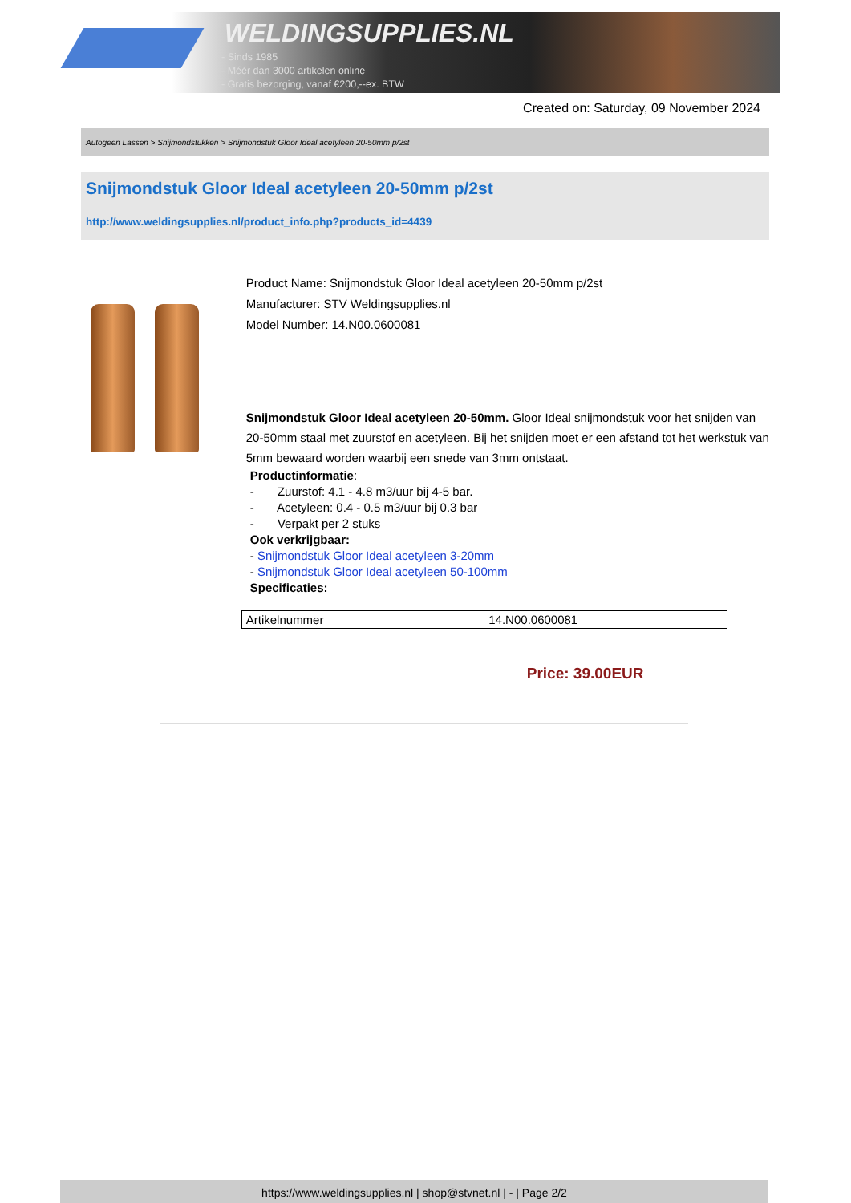WELDINGSUPPLIES.NL
- Sinds 1985
- Méér dan 3000 artikelen online
- Gratis bezorging, vanaf €200,--ex. BTW
Created on: Saturday, 09 November 2024
Autogeen Lassen > Snijmondstukken > Snijmondstuk Gloor Ideal acetyleen 20-50mm p/2st
Snijmondstuk Gloor Ideal acetyleen 20-50mm p/2st
http://www.weldingsupplies.nl/product_info.php?products_id=4439
Product Name: Snijmondstuk Gloor Ideal acetyleen 20-50mm p/2st
Manufacturer: STV Weldingsupplies.nl
Model Number: 14.N00.0600081
Snijmondstuk Gloor Ideal acetyleen 20-50mm. Gloor Ideal snijmondstuk voor het snijden van 20-50mm staal met zuurstof en acetyleen. Bij het snijden moet er een afstand tot het werkstuk van 5mm bewaard worden waarbij een snede van 3mm ontstaat.
Productinformatie:
- Zuurstof: 4.1 - 4.8 m3/uur bij 4-5 bar.
- Acetyleen: 0.4 - 0.5 m3/uur bij 0.3 bar
- Verpakt per 2 stuks
Ook verkrijgbaar:
- Snijmondstuk Gloor Ideal acetyleen 3-20mm
- Snijmondstuk Gloor Ideal acetyleen 50-100mm
Specificaties:
| Artikelnummer | 14.N00.0600081 |
Price: 39.00EUR
https://www.weldingsupplies.nl | shop@stvnet.nl | - | Page 2/2